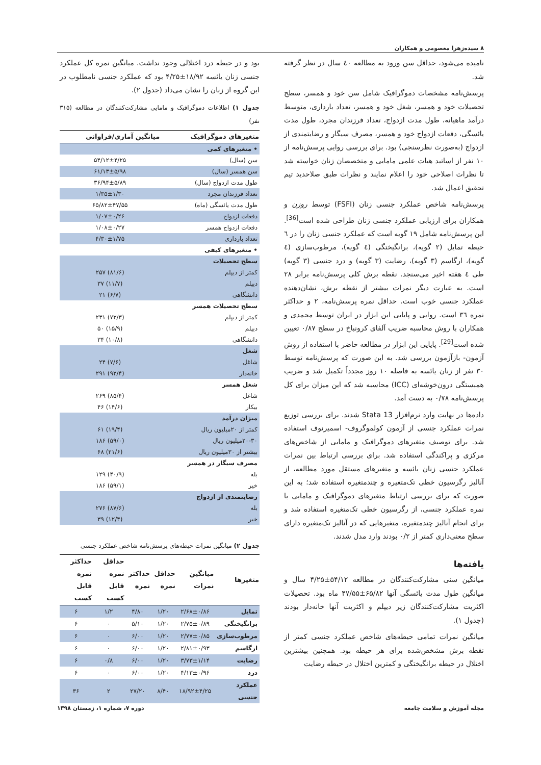۸ سیده‌زهرا معصومی و همکاران
نامیده می‌شود، حداقل سن ورود به مطالعه ٤٠ سال در نظر گرفته شد.
پرسش‌نامه مشخصات دموگرافیک شامل سن خود و همسر، سطح تحصیلات خود و همسر، شغل خود و همسر، تعداد بارداری، متوسط درآمد ماهیانه، طول مدت ازدواج، تعداد فرزندان مجرد، طول مدت یائسگی، دفعات ازدواج خود و همسر، مصرف سیگار و رضایتمندی از ازدواج (به‌صورت نظرسنجی) بود. برای بررسی روایی پرسش‌نامه از ۱۰ نفر از اساتید هیات علمی مامایی و متخصصان زنان خواسته شد تا نظرات اصلاحی خود را اعلام نمایند و نظرات طبق صلاحدید تیم تحقیق اعمال شد.
پرسش‌نامه شاخص عملکرد جنسی زنان (FSFI) توسط روزن و همکاران برای ارزیابی عملکرد جنسی زنان طراحی شده است<sup>[36]</sup>. این پرسش‌نامه شامل ۱۹ گویه است که عملکرد جنسی زنان را در ٦ حیطه تمایل (۲ گویه)، برانگیختگی (٤ گویه)، مرطوب‌سازی (٤ گویه)، ارگاسم (۳ گویه)، رضایت (۳ گویه) و درد جنسی (۳ گویه) طی ٤ هفته اخیر می‌سنجد. نقطه برش کلی پرسش‌نامه برابر ۲۸ است. به عبارت دیگر نمرات بیشتر از نقطه برش، نشان‌دهنده عملکرد جنسی خوب است. حداقل نمره پرسش‌نامه، ۲ و حداکثر نمره ٣٦ است. روایی و پایایی این ابزار در ایران توسط محمدی و همکاران با روش محاسبه ضریب آلفای کرونباخ در سطح ۰/۸۷ تعیین شده است<sup>[29]</sup>. پایایی این ابزار در مطالعه حاضر با استفاده از روش آزمون- بازآزمون بررسی شد. به این صورت که پرسش‌نامه توسط ۳۰ نفر از زنان یائسه به فاصله ۱۰ روز مجدداً تکمیل شد و ضریب همبستگی درون‌خوشه‌ای (ICC) محاسبه شد که این میزان برای کل پرسش‌نامه ۰/۷۸ به دست آمد.
داده‌ها در نهایت وارد نرم‌افزار Stata 13 شدند. برای بررسی توزیع نمرات عملکرد جنسی از آزمون کولموگروف- اسمیرنوف استفاده شد. برای توصیف متغیرهای دموگرافیک و مامایی از شاخص‌های مرکزی و پراکندگی استفاده شد. برای بررسی ارتباط بین نمرات عملکرد جنسی زنان یائسه و متغیرهای مستقل مورد مطالعه، از آنالیز رگرسیون خطی تک‌متغیره و چندمتغیره استفاده شد؛ به این صورت که برای بررسی ارتباط متغیرهای دموگرافیک و مامایی با نمره عملکرد جنسی، از رگرسیون خطی تک‌متغیره استفاده شد و برای انجام آنالیز چندمتغیره، متغیرهایی که در آنالیز تک‌متغیره دارای سطح معنی‌داری کمتر از ۰/۲ بودند وارد مدل شدند.
یافته‌ها
میانگین سنی مشارکت‌کنندگان در مطالعه ۵۴/۱۲±۴/۲۵ سال و میانگین طول مدت یائسگی آنها ۶۵/۸۲±۴۷/۵۵ ماه بود. تحصیلات اکثریت مشارکت‌کنندگان زیر دیپلم و اکثریت آنها خانه‌دار بودند (جدول ۱).
میانگین نمرات تمامی حیطه‌های شاخص عملکرد جنسی کمتر از نقطه برش مشخص‌شده برای هر حیطه بود. همچنین بیشترین اختلال در حیطه برانگیختگی و کمترین اختلال در حیطه رضایت
بود و در حیطه درد اختلالی وجود نداشت. میانگین نمره کل عملکرد جنسی زنان یائسه ۱۸/۹۲±۴/۲۵ بود که عملکرد جنسی نامطلوب در این گروه از زنان را نشان می‌داد (جدول ۲).
جدول ۱) اطلاعات دموگرافیک و مامایی مشارکت‌کنندگان در مطالعه (۳۱۵ نفر)
| متغیرهای دموگرافیک | میانگین آماری/فراوانی |
| --- | --- |
| • متغیرهای کمی | |
| سن (سال) | ۵۴/۱۲±۴/۲۵ |
| سن همسر (سال) | ۶۱/۱۳±۵/۹۸ |
| طول مدت ازدواج (سال) | ۳۶/۹۴±۵/۸۹ |
| تعداد فرزندان مجرد | ۱/۳۵±۱/۳۰ |
| طول مدت یائسگی (ماه) | ۶۵/۸۲±۴۷/۵۵ |
| دفعات ازدواج | ۱/۰۷±۰/۲۶ |
| دفعات ازدواج همسر | ۱/۰۸±۰/۲۷ |
| تعداد بارداری | ۴/۳۰±۱/۷۵ |
| • متغیرهای کیفی | |
| سطح تحصیلات | |
| کمتر از دیپلم | ۲۵۷ (۸۱/۶) |
| دیپلم | ۳۷ (۱۱/۷) |
| دانشگاهی | ۲۱ (۶/۷) |
| سطح تحصیلات همسر | |
| کمتر از دیپلم | ۲۳۱ (۷۳/۳) |
| دیپلم | ۵۰ (۱۵/۹) |
| دانشگاهی | ۳۴ (۱۰/۸) |
| شغل | |
| شاغل | ۲۴ (۷/۶) |
| خانه‌دار | ۲۹۱ (۹۲/۴) |
| شغل همسر | |
| شاغل | ۲۶۹ (۸۵/۴) |
| بیکار | ۴۶ (۱۴/۶) |
| میزان درآمد | |
| کمتر از ۲۰میلیون ریال | ۶۱ (۱۹/۴) |
| ۲۰-۳۰میلیون ریال | ۱۸۶ (۵۹/۰) |
| بیشتر از ۳۰میلیون ریال | ۶۸ (۲۱/۶) |
| مصرف سیگار در همسر | |
| بله | ۱۲۹ (۴۰/۹) |
| خیر | ۱۸۶ (۵۹/۱) |
| رضایتمندی از ازدواج | |
| بله | ۲۷۶ (۸۷/۶) |
| خیر | ۳۹ (۱۲/۴) |
جدول ۲) میانگین نمرات حیطه‌های پرسش‌نامه شاخص عملکرد جنسی
| متغیرها | میانگین نمرات | حداقل نمره | حداکثر نمره | حداقل نمره قابل کسب | حداکثر نمره قابل کسب |
| --- | --- | --- | --- | --- | --- |
| تمایل | ۲/۶۸±۰/۸۶ | ۱/۲۰ | ۴/۸۰ | ۱/۲ | ۶ |
| برانگیختگی | ۲/۷۵±۰/۸۹ | ۱/۲۰ | ۵/۱۰ | ۰ | ۶ |
| مرطوب‌سازی | ۲/۷۷±۰/۸۵ | ۱/۲۰ | ۶/۰۰ | ۰ | ۶ |
| ارگاسم | ۲/۸۱±۰/۹۳ | ۱/۲۰ | ۶/۰۰ | ۰ | ۶ |
| رضایت | ۳/۷۳±۱/۱۴ | ۱/۲۰ | ۶/۰۰ | ۰/۸ | ۶ |
| درد | ۴/۱۳±۰/۹۶ | ۱/۲۰ | ۶/۰۰ | ۰ | ۶ |
| عملکرد جنسی | ۱۸/۹۲±۴/۲۵ | ۸/۴۰ | ۲۷/۲۰ | ۲ | ۳۶ |
مجله آموزش و سلامت جامعه دوره ۷، شماره ۱، زمستان ۱۳۹۸